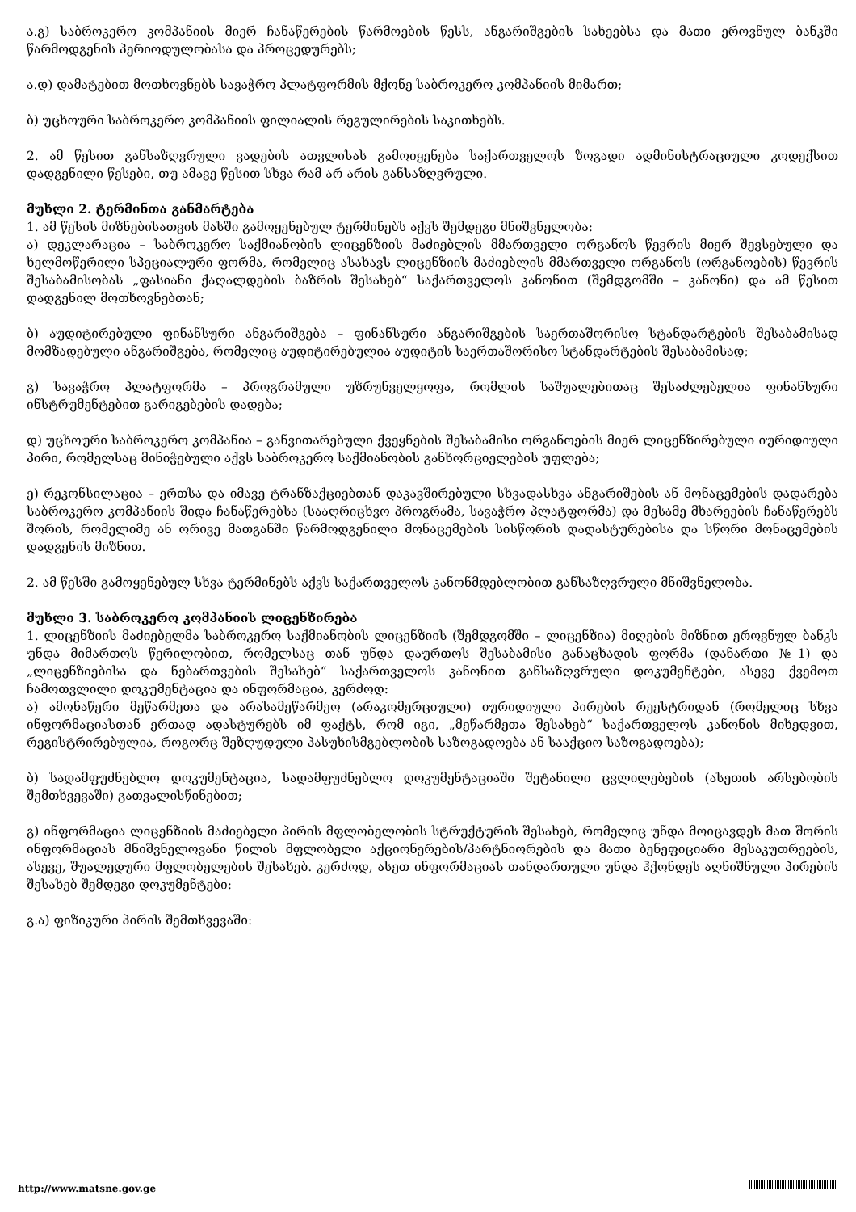ა.გ) საბროკერო კომპანიის მიერ ჩანაწერების წარმოების წესს, ანგარიშგების სახეებსა და მათი ეროვნულ ბანკში წარმოდგენის პერიოდულობასა და პროცედურებს;
ა.დ) დამატებით მოთხოვნებს სავაჭრო პლატფორმის მქონე საბროკერო კომპანიის მიმართ;
ბ) უცხოური საბროკერო კომპანიის ფილიალის რეგულირების საკითხებს.
2. ამ წესით განსაზღვრული ვადების ათვლისას გამოიყენება საქართველოს ზოგადი ადმინისტრაციული კოდექსით დადგენილი წესები, თუ ამავე წესით სხვა რამ არ არის განსაზღვრული.
მუხლი 2. ტერმინთა განმარტება
1. ამ წესის მიზნებისათვის მასში გამოყენებულ ტერმინებს აქვს შემდეგი მნიშვნელობა:
ა) დეკლარაცია – საბროკერო საქმიანობის ლიცენზიის მაძიებლის მმართველი ორგანოს წევრის მიერ შევსებული და ხელმოწერილი სპეციალური ფორმა, რომელიც ასახავს ლიცენზიის მაძიებლის მმართველი ორგანოს (ორგანოების) წევრის შესაბამისობას „ფასიანი ქაღალდების ბაზრის შესახებ“ საქართველოს კანონით (შემდგომში – კანონი) და ამ წესით დადგენილ მოთხოვნებთან;
ბ) აუდიტირებული ფინანსური ანგარიშგება – ფინანსური ანგარიშგების საერთაშორისო სტანდარტების შესაბამისად მომზადებული ანგარიშგება, რომელიც აუდიტირებულია აუდიტის საერთაშორისო სტანდარტების შესაბამისად;
გ) სავაჭრო პლატფორმა – პროგრამული უზრუნველყოფა, რომლის საშუალებითაც შესაძლებელია ფინანსური ინსტრუმენტებით გარიგებების დადება;
დ) უცხოური საბროკერო კომპანია – განვითარებული ქვეყნების შესაბამისი ორგანოების მიერ ლიცენზირებული იურიდიული პირი, რომელსაც მინიჭებული აქვს საბროკერო საქმიანობის განხორციელების უფლება;
ე) რეკონსილაცია – ერთსა და იმავე ტრანზაქციებთან დაკავშირებული სხვადასხვა ანგარიშების ან მონაცემების დადარება საბროკერო კომპანიის შიდა ჩანაწერებსა (სააღრიცხვო პროგრამა, სავაჭრო პლატფორმა) და მესამე მხარეების ჩანაწერებს შორის, რომელიმე ან ორივე მათგანში წარმოდგენილი მონაცემების სისწორის დადასტურებისა და სწორი მონაცემების დადგენის მიზნით.
2. ამ წესში გამოყენებულ სხვა ტერმინებს აქვს საქართველოს კანონმდებლობით განსაზღვრული მნიშვნელობა.
მუხლი 3. საბროკერო კომპანიის ლიცენზირება
1. ლიცენზიის მაძიებელმა საბროკერო საქმიანობის ლიცენზიის (შემდგომში – ლიცენზია) მიღების მიზნით ეროვნულ ბანკს უნდა მიმართოს წერილობით, რომელსაც თან უნდა დაურთოს შესაბამისი განაცხადის ფორმა (დანართი №1) და „ლიცენზიებისა და ნებართვების შესახებ“ საქართველოს კანონით განსაზღვრული დოკუმენტები, ასევე ქვემოთ ჩამოთვლილი დოკუმენტაცია და ინფორმაცია, კერძოდ:
ა) ამონაწერი მეწარმეთა და არასამეწარმეო (არაკომერციული) იურიდიული პირების რეესტრიდან (რომელიც სხვა ინფორმაციასთან ერთად ადასტურებს იმ ფაქტს, რომ იგი, „მეწარმეთა შესახებ“ საქართველოს კანონის მიხედვით, რეგისტრირებულია, როგორც შეზღუდული პასუხისმგებლობის საზოგადოება ან სააქციო საზოგადოება);
ბ) სადამფუძნებლო დოკუმენტაცია, სადამფუძნებლო დოკუმენტაციაში შეტანილი ცვლილებების (ასეთის არსებობის შემთხვევაში) გათვალისწინებით;
გ) ინფორმაცია ლიცენზიის მაძიებელი პირის მფლობელობის სტრუქტურის შესახებ, რომელიც უნდა მოიცავდეს მათ შორის ინფორმაციას მნიშვნელოვანი წილის მფლობელი აქციონერების/პარტნიორების და მათი ბენეფიციარი მესაკუთრეების, ასევე, შუალედური მფლობელების შესახებ. კერძოდ, ასეთ ინფორმაციას თანდართული უნდა ჰქონდეს აღნიშნული პირების შესახებ შემდეგი დოკუმენტები:
გ.ა) ფიზიკური პირის შემთხვევაში:
http://www.matsne.gov.ge